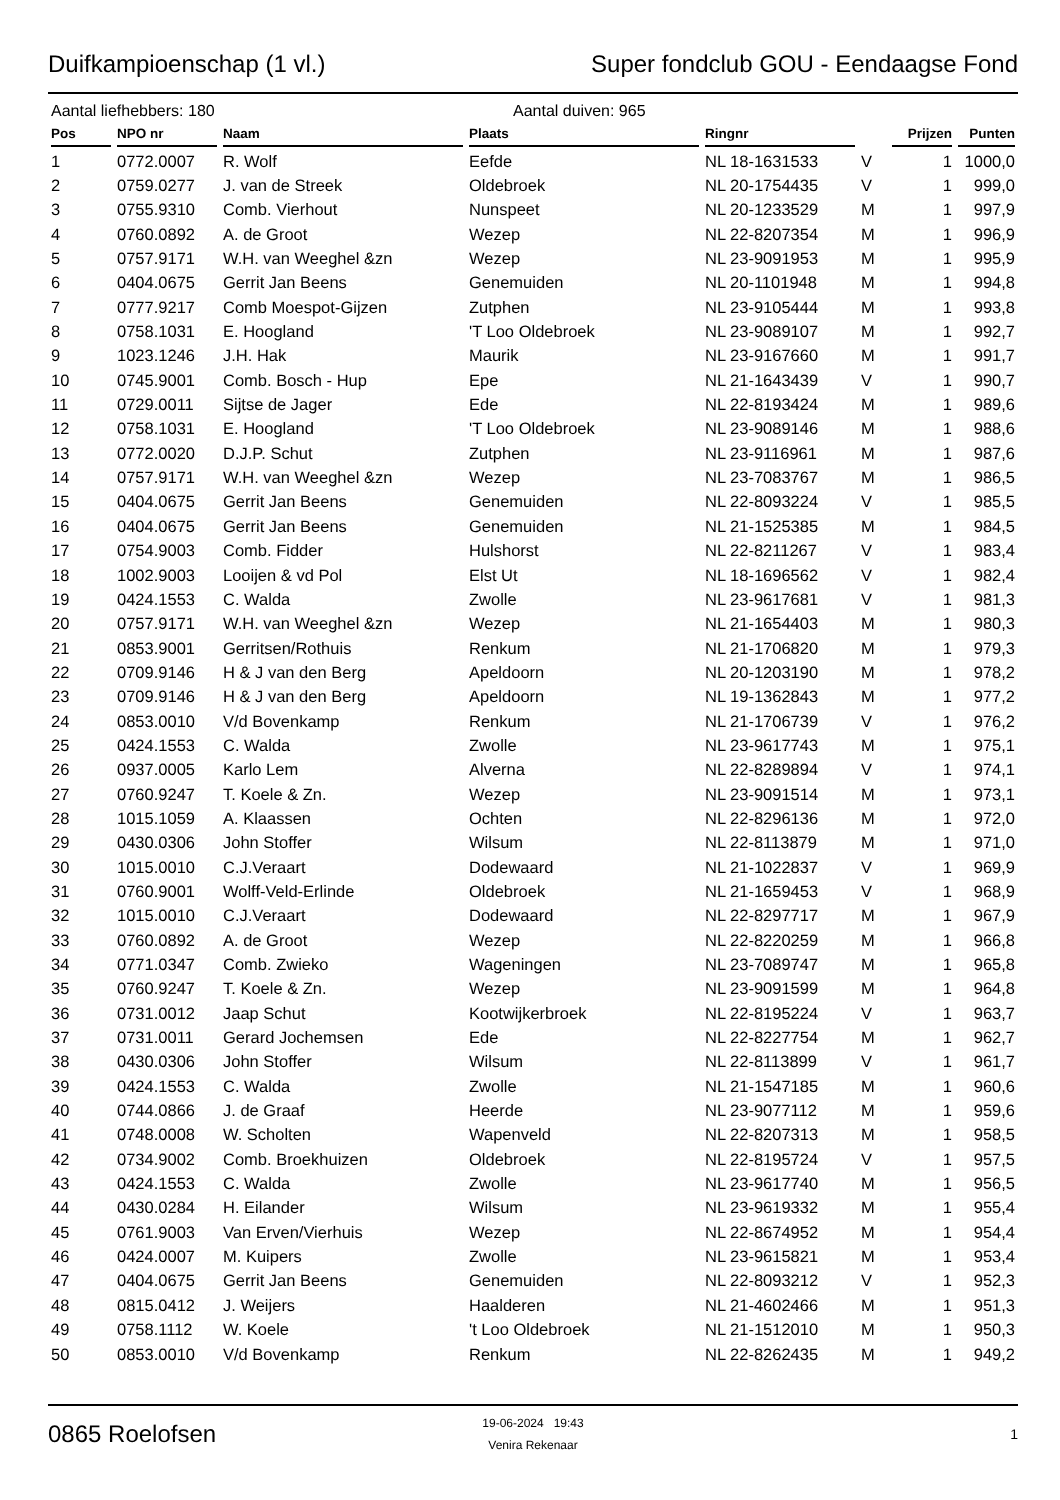Duifkampioenschap (1 vl.) Super fondclub GOU - Eendaagse Fond
Aantal liefhebbers: 180 Aantal duiven: 965
| Pos | NPO nr | Naam | Plaats | Ringnr | | Prijzen | Punten |
| --- | --- | --- | --- | --- | --- | --- | --- |
| 1 | 0772.0007 | R. Wolf | Eefde | NL 18-1631533 | V | 1 | 1000,0 |
| 2 | 0759.0277 | J. van de Streek | Oldebroek | NL 20-1754435 | V | 1 | 999,0 |
| 3 | 0755.9310 | Comb. Vierhout | Nunspeet | NL 20-1233529 | M | 1 | 997,9 |
| 4 | 0760.0892 | A. de Groot | Wezep | NL 22-8207354 | M | 1 | 996,9 |
| 5 | 0757.9171 | W.H. van Weeghel &zn | Wezep | NL 23-9091953 | M | 1 | 995,9 |
| 6 | 0404.0675 | Gerrit Jan Beens | Genemuiden | NL 20-1101948 | M | 1 | 994,8 |
| 7 | 0777.9217 | Comb Moespot-Gijzen | Zutphen | NL 23-9105444 | M | 1 | 993,8 |
| 8 | 0758.1031 | E. Hoogland | 'T Loo Oldebroek | NL 23-9089107 | M | 1 | 992,7 |
| 9 | 1023.1246 | J.H. Hak | Maurik | NL 23-9167660 | M | 1 | 991,7 |
| 10 | 0745.9001 | Comb. Bosch - Hup | Epe | NL 21-1643439 | V | 1 | 990,7 |
| 11 | 0729.0011 | Sijtse de Jager | Ede | NL 22-8193424 | M | 1 | 989,6 |
| 12 | 0758.1031 | E. Hoogland | 'T Loo Oldebroek | NL 23-9089146 | M | 1 | 988,6 |
| 13 | 0772.0020 | D.J.P. Schut | Zutphen | NL 23-9116961 | M | 1 | 987,6 |
| 14 | 0757.9171 | W.H. van Weeghel &zn | Wezep | NL 23-7083767 | M | 1 | 986,5 |
| 15 | 0404.0675 | Gerrit Jan Beens | Genemuiden | NL 22-8093224 | V | 1 | 985,5 |
| 16 | 0404.0675 | Gerrit Jan Beens | Genemuiden | NL 21-1525385 | M | 1 | 984,5 |
| 17 | 0754.9003 | Comb. Fidder | Hulshorst | NL 22-8211267 | V | 1 | 983,4 |
| 18 | 1002.9003 | Looijen & vd Pol | Elst Ut | NL 18-1696562 | V | 1 | 982,4 |
| 19 | 0424.1553 | C. Walda | Zwolle | NL 23-9617681 | V | 1 | 981,3 |
| 20 | 0757.9171 | W.H. van Weeghel &zn | Wezep | NL 21-1654403 | M | 1 | 980,3 |
| 21 | 0853.9001 | Gerritsen/Rothuis | Renkum | NL 21-1706820 | M | 1 | 979,3 |
| 22 | 0709.9146 | H & J van den Berg | Apeldoorn | NL 20-1203190 | M | 1 | 978,2 |
| 23 | 0709.9146 | H & J van den Berg | Apeldoorn | NL 19-1362843 | M | 1 | 977,2 |
| 24 | 0853.0010 | V/d Bovenkamp | Renkum | NL 21-1706739 | V | 1 | 976,2 |
| 25 | 0424.1553 | C. Walda | Zwolle | NL 23-9617743 | M | 1 | 975,1 |
| 26 | 0937.0005 | Karlo Lem | Alverna | NL 22-8289894 | V | 1 | 974,1 |
| 27 | 0760.9247 | T. Koele & Zn. | Wezep | NL 23-9091514 | M | 1 | 973,1 |
| 28 | 1015.1059 | A. Klaassen | Ochten | NL 22-8296136 | M | 1 | 972,0 |
| 29 | 0430.0306 | John Stoffer | Wilsum | NL 22-8113879 | M | 1 | 971,0 |
| 30 | 1015.0010 | C.J.Veraart | Dodewaard | NL 21-1022837 | V | 1 | 969,9 |
| 31 | 0760.9001 | Wolff-Veld-Erlinde | Oldebroek | NL 21-1659453 | V | 1 | 968,9 |
| 32 | 1015.0010 | C.J.Veraart | Dodewaard | NL 22-8297717 | M | 1 | 967,9 |
| 33 | 0760.0892 | A. de Groot | Wezep | NL 22-8220259 | M | 1 | 966,8 |
| 34 | 0771.0347 | Comb. Zwieko | Wageningen | NL 23-7089747 | M | 1 | 965,8 |
| 35 | 0760.9247 | T. Koele & Zn. | Wezep | NL 23-9091599 | M | 1 | 964,8 |
| 36 | 0731.0012 | Jaap Schut | Kootwijkerbroek | NL 22-8195224 | V | 1 | 963,7 |
| 37 | 0731.0011 | Gerard Jochemsen | Ede | NL 22-8227754 | M | 1 | 962,7 |
| 38 | 0430.0306 | John Stoffer | Wilsum | NL 22-8113899 | V | 1 | 961,7 |
| 39 | 0424.1553 | C. Walda | Zwolle | NL 21-1547185 | M | 1 | 960,6 |
| 40 | 0744.0866 | J. de Graaf | Heerde | NL 23-9077112 | M | 1 | 959,6 |
| 41 | 0748.0008 | W. Scholten | Wapenveld | NL 22-8207313 | M | 1 | 958,5 |
| 42 | 0734.9002 | Comb. Broekhuizen | Oldebroek | NL 22-8195724 | V | 1 | 957,5 |
| 43 | 0424.1553 | C. Walda | Zwolle | NL 23-9617740 | M | 1 | 956,5 |
| 44 | 0430.0284 | H. Eilander | Wilsum | NL 23-9619332 | M | 1 | 955,4 |
| 45 | 0761.9003 | Van Erven/Vierhuis | Wezep | NL 22-8674952 | M | 1 | 954,4 |
| 46 | 0424.0007 | M. Kuipers | Zwolle | NL 23-9615821 | M | 1 | 953,4 |
| 47 | 0404.0675 | Gerrit Jan Beens | Genemuiden | NL 22-8093212 | V | 1 | 952,3 |
| 48 | 0815.0412 | J. Weijers | Haalderen | NL 21-4602466 | M | 1 | 951,3 |
| 49 | 0758.1112 | W. Koele | 't Loo Oldebroek | NL 21-1512010 | M | 1 | 950,3 |
| 50 | 0853.0010 | V/d Bovenkamp | Renkum | NL 22-8262435 | M | 1 | 949,2 |
0865 Roelofsen
19-06-2024 19:43
Venira Rekenaar
1